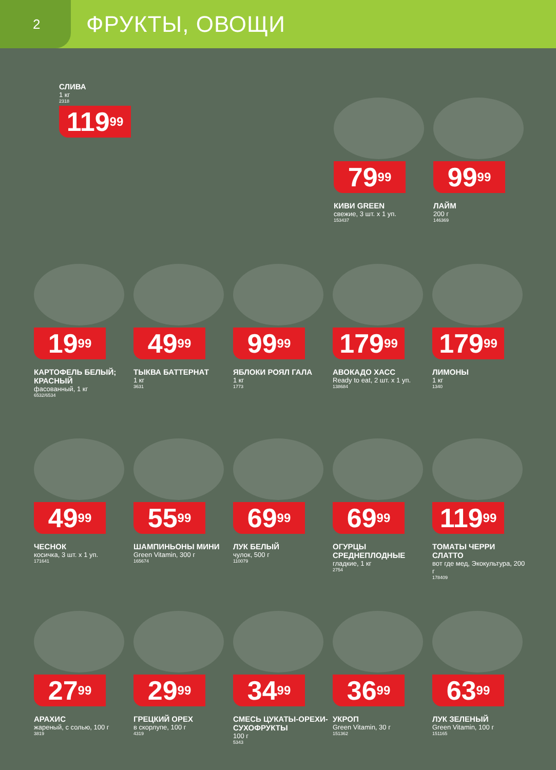2
ФРУКТЫ, ОВОЩИ
СЛИВА
1 кг
2318
119<sup>99</sup>
79<sup>99</sup>
КИВИ GREEN
свежие, 3 шт. x 1 уп.
153437
99<sup>99</sup>
ЛАЙМ
200 г
146369
19<sup>99</sup>
КАРТОФЕЛЬ БЕЛЫЙ; КРАСНЫЙ
фасованный, 1 кг
6532/6534
49<sup>99</sup>
ТЫКВА БАТТЕРНАТ
1 кг
3631
99<sup>99</sup>
ЯБЛОКИ РОЯЛ ГАЛА
1 кг
1773
179<sup>99</sup>
АВОКАДО ХАСС
Ready to eat, 2 шт. x 1 уп.
138684
179<sup>99</sup>
ЛИМОНЫ
1 кг
1340
49<sup>99</sup>
ЧЕСНОК
косичка, 3 шт. x 1 уп.
171641
55<sup>99</sup>
ШАМПИНЬОНЫ МИНИ
Green Vitamin, 300 г
165674
69<sup>99</sup>
ЛУК БЕЛЫЙ
чулок, 500 г
110079
69<sup>99</sup>
ОГУРЦЫ СРЕДНЕПЛОДНЫЕ
гладкие, 1 кг
2754
119<sup>99</sup>
ТОМАТЫ ЧЕРРИ СЛАТТО
вот где мед, Экокультура, 200 г
178409
27<sup>99</sup>
АРАХИС
жареный, с солью, 100 г
3819
29<sup>99</sup>
ГРЕЦКИЙ ОРЕХ
в скорлупе, 100 г
4319
34<sup>99</sup>
СМЕСЬ ЦУКАТЫ-ОРЕХИ-СУХОФРУКТЫ
100 г
5343
36<sup>99</sup>
УКРОП
Green Vitamin, 30 г
151362
63<sup>99</sup>
ЛУК ЗЕЛЕНЫЙ
Green Vitamin, 100 г
151165